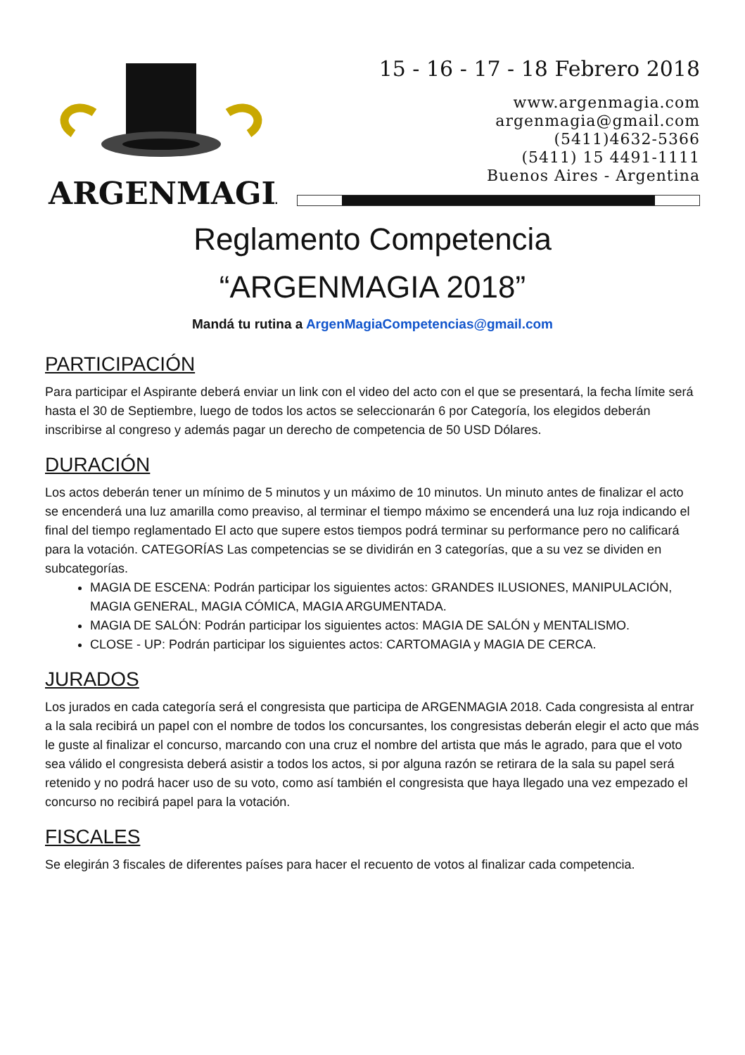ARGENMAGIA
15 - 16 - 17 - 18 Febrero 2018
www.argenmagia.com
argenmagia@gmail.com
(5411)4632-5366
(5411) 15 4491-1111
Buenos Aires - Argentina
Reglamento Competencia
“ARGENMAGIA 2018”
Mandá tu rutina a ArgenMagiaCompetencias@gmail.com
PARTICIPACIÓN
Para participar el Aspirante deberá enviar un link con el video del acto con el que se presentará, la fecha límite será hasta el 30 de Septiembre, luego de todos los actos se seleccionarán 6 por Categoría, los elegidos deberán inscribirse al congreso y además pagar un derecho de competencia de 50 USD Dólares.
DURACIÓN
Los actos deberán tener un mínimo de 5 minutos y un máximo de 10 minutos. Un minuto antes de finalizar el acto se encenderá una luz amarilla como preaviso, al terminar el tiempo máximo se encenderá una luz roja indicando el final del tiempo reglamentado El acto que supere estos tiempos podrá terminar su performance pero no calificará para la votación. CATEGORÍAS Las competencias se se dividirán en 3 categorías, que a su vez se dividen en subcategorías.
MAGIA DE ESCENA: Podrán participar los siguientes actos: GRANDES ILUSIONES, MANIPULACIÓN, MAGIA GENERAL, MAGIA CÓMICA, MAGIA ARGUMENTADA.
MAGIA DE SALÓN: Podrán participar los siguientes actos: MAGIA DE SALÓN y MENTALISMO.
CLOSE - UP: Podrán participar los siguientes actos: CARTOMAGIA y MAGIA DE CERCA.
JURADOS
Los jurados en cada categoría será el congresista que participa de ARGENMAGIA 2018. Cada congresista al entrar a la sala recibirá un papel con el nombre de todos los concursantes, los congresistas deberán elegir el acto que más le guste al finalizar el concurso, marcando con una cruz el nombre del artista que más le agrado, para que el voto sea válido el congresista deberá asistir a todos los actos, si por alguna razón se retirara de la sala su papel será retenido y no podrá hacer uso de su voto, como así también el congresista que haya llegado una vez empezado el concurso no recibirá papel para la votación.
FISCALES
Se elegirán 3 fiscales de diferentes países para hacer el recuento de votos al finalizar cada competencia.